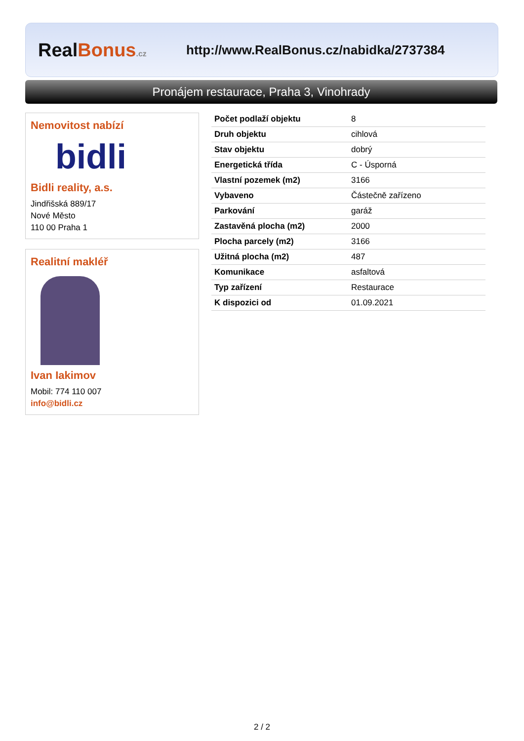RealBonus.cz
http://www.RealBonus.cz/nabidka/2737384
Pronájem restaurace, Praha 3, Vinohrady
Nemovitost nabízí
bidli
Bidli reality, a.s.
Jindřišská 889/17
Nové Město
110 00 Praha 1
Realitní makléř
Ivan Iakimov
Mobil: 774 110 007
info@bidli.cz
| Počet podlaží objektu | 8 |
| Druh objektu | cihlová |
| Stav objektu | dobrý |
| Energetická třída | C - Úsporná |
| Vlastní pozemek (m2) | 3166 |
| Vybaveno | Částečně zařízeno |
| Parkování | garáž |
| Zastavěná plocha (m2) | 2000 |
| Plocha parcely (m2) | 3166 |
| Užitná plocha (m2) | 487 |
| Komunikace | asfaltová |
| Typ zařízení | Restaurace |
| K dispozici od | 01.09.2021 |
2 / 2